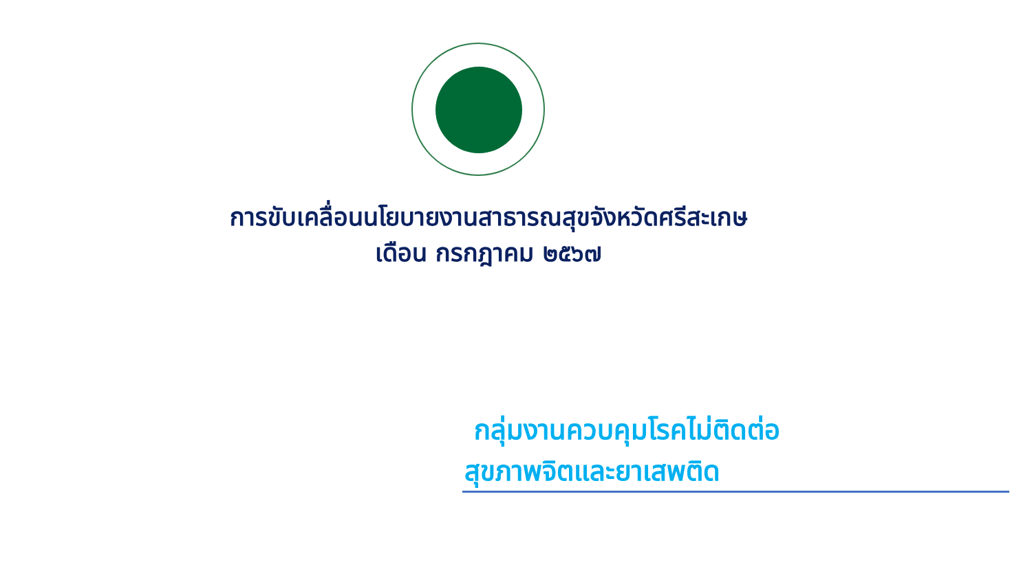การขับเคลื่อนนโยบายงานสาธารณสุขจังหวัดศรีสะเกษ
เดือน กรกฎาคม ๒๕๖๗
กลุ่มงานควบคุมโรคไม่ติดต่อ
สุขภาพจิตและยาเสพติด